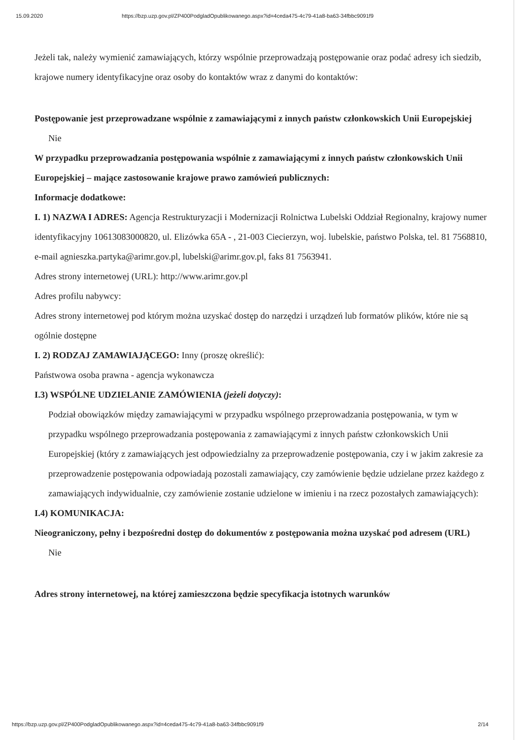15.09.2020 https://bzp.uzp.gov.pl/ZP400PodgladOpublikowanego.aspx?id=4ceda475-4c79-41a8-ba63-34fbbc9091f9
Jeżeli tak, należy wymienić zamawiających, którzy wspólnie przeprowadzają postępowanie oraz podać adresy ich siedzib, krajowe numery identyfikacyjne oraz osoby do kontaktów wraz z danymi do kontaktów:
Postępowanie jest przeprowadzane wspólnie z zamawiającymi z innych państw członkowskich Unii Europejskiej
Nie
W przypadku przeprowadzania postępowania wspólnie z zamawiającymi z innych państw członkowskich Unii Europejskiej – mające zastosowanie krajowe prawo zamówień publicznych:
Informacje dodatkowe:
I. 1) NAZWA I ADRES: Agencja Restrukturyzacji i Modernizacji Rolnictwa Lubelski Oddział Regionalny, krajowy numer identyfikacyjny 10613083000820, ul. Elizówka 65A - , 21-003 Ciecierzyn, woj. lubelskie, państwo Polska, tel. 81 7568810, e-mail agnieszka.partyka@arimr.gov.pl, lubelski@arimr.gov.pl, faks 81 7563941.
Adres strony internetowej (URL): http://www.arimr.gov.pl
Adres profilu nabywcy:
Adres strony internetowej pod którym można uzyskać dostęp do narzędzi i urządzeń lub formatów plików, które nie są ogólnie dostępne
I. 2) RODZAJ ZAMAWIAJĄCEGO: Inny (proszę określić):
Państwowa osoba prawna - agencja wykonawcza
I.3) WSPÓLNE UDZIELANIE ZAMÓWIENIA (jeżeli dotyczy):
Podział obowiązków między zamawiającymi w przypadku wspólnego przeprowadzania postępowania, w tym w przypadku wspólnego przeprowadzania postępowania z zamawiającymi z innych państw członkowskich Unii Europejskiej (który z zamawiających jest odpowiedzialny za przeprowadzenie postępowania, czy i w jakim zakresie za przeprowadzenie postępowania odpowiadają pozostali zamawiający, czy zamówienie będzie udzielane przez każdego z zamawiających indywidualnie, czy zamówienie zostanie udzielone w imieniu i na rzecz pozostałych zamawiających):
I.4) KOMUNIKACJA:
Nieograniczony, pełny i bezpośredni dostęp do dokumentów z postępowania można uzyskać pod adresem (URL)
Nie
Adres strony internetowej, na której zamieszczona będzie specyfikacja istotnych warunków
https://bzp.uzp.gov.pl/ZP400PodgladOpublikowanego.aspx?id=4ceda475-4c79-41a8-ba63-34fbbc9091f9 2/14